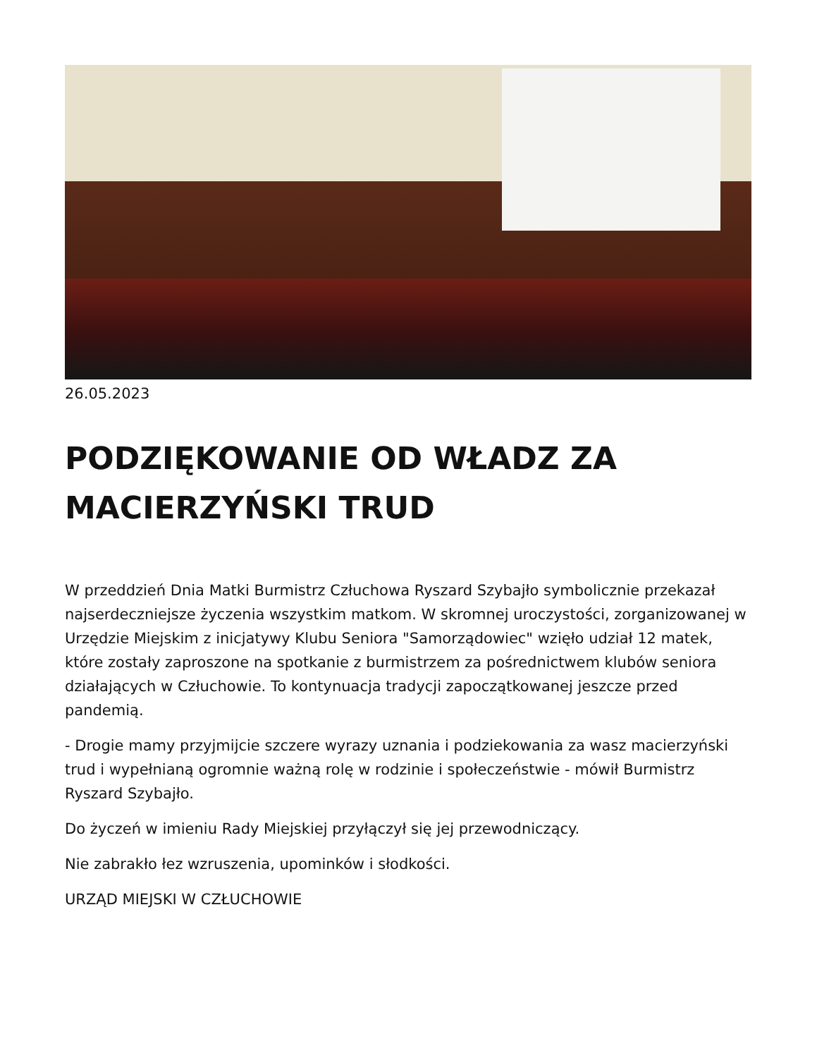26.05.2023
PODZIĘKOWANIE OD WŁADZ ZA MACIERZYŃSKI TRUD
W przeddzień Dnia Matki Burmistrz Człuchowa Ryszard Szybajło symbolicznie przekazał najserdeczniejsze życzenia wszystkim matkom. W skromnej uroczystości, zorganizowanej w Urzędzie Miejskim z inicjatywy Klubu Seniora "Samorządowiec" wzięło udział 12 matek, które zostały zaproszone na spotkanie z burmistrzem za pośrednictwem klubów seniora działających w Człuchowie. To kontynuacja tradycji zapoczątkowanej jeszcze przed pandemią.
- Drogie mamy przyjmijcie szczere wyrazy uznania i podziekowania za wasz macierzyński trud i wypełnianą ogromnie ważną rolę w rodzinie i społeczeństwie - mówił Burmistrz Ryszard Szybajło.
Do życzeń w imieniu Rady Miejskiej przyłączył się jej przewodniczący.
Nie zabrakło łez wzruszenia, upominków i słodkości.
URZĄD MIEJSKI W CZŁUCHOWIE